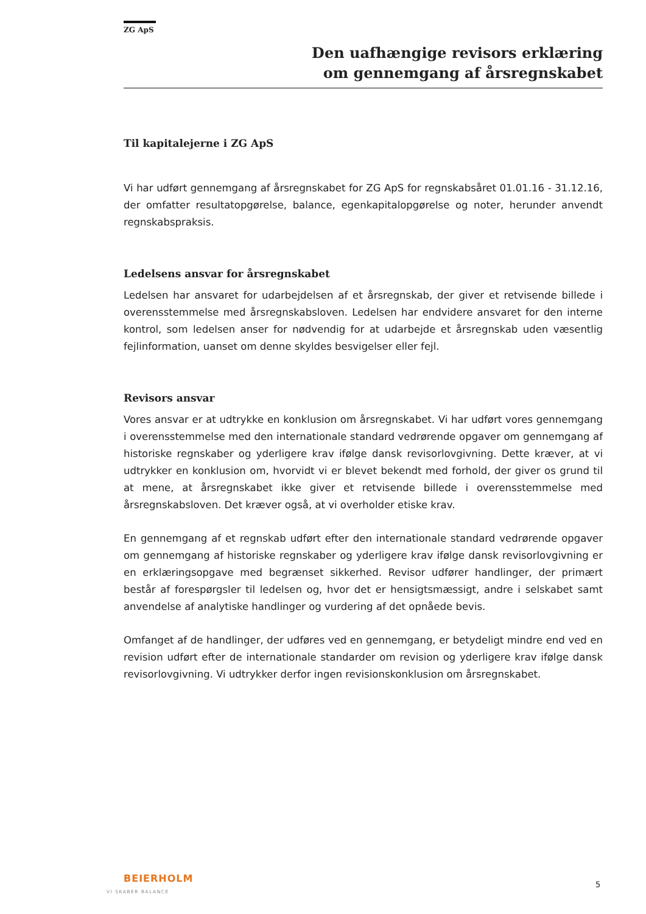ZG ApS
Den uafhængige revisors erklæring
om gennemgang af årsregnskabet
Til kapitalejerne i ZG ApS
Vi har udført gennemgang af årsregnskabet for ZG ApS for regnskabsåret 01.01.16 - 31.12.16, der omfatter resultatopgørelse, balance, egenkapitalopgørelse og noter, herunder anvendt regnskabspraksis.
Ledelsens ansvar for årsregnskabet
Ledelsen har ansvaret for udarbejdelsen af et årsregnskab, der giver et retvisende billede i overensstemmelse med årsregnskabsloven. Ledelsen har endvidere ansvaret for den interne kontrol, som ledelsen anser for nødvendig for at udarbejde et årsregnskab uden væsentlig fejlinformation, uanset om denne skyldes besvigelser eller fejl.
Revisors ansvar
Vores ansvar er at udtrykke en konklusion om årsregnskabet. Vi har udført vores gennemgang i overensstemmelse med den internationale standard vedrørende opgaver om gennemgang af historiske regnskaber og yderligere krav ifølge dansk revisorlovgivning. Dette kræver, at vi udtrykker en konklusion om, hvorvidt vi er blevet bekendt med forhold, der giver os grund til at mene, at årsregnskabet ikke giver et retvisende billede i overensstemmelse med årsregnskabsloven. Det kræver også, at vi overholder etiske krav.
En gennemgang af et regnskab udført efter den internationale standard vedrørende opgaver om gennemgang af historiske regnskaber og yderligere krav ifølge dansk revisorlovgivning er en erklæringsopgave med begrænset sikkerhed. Revisor udfører handlinger, der primært består af forespørgsler til ledelsen og, hvor det er hensigtsmæssigt, andre i selskabet samt anvendelse af analytiske handlinger og vurdering af det opnåede bevis.
Omfanget af de handlinger, der udføres ved en gennemgang, er betydeligt mindre end ved en revision udført efter de internationale standarder om revision og yderligere krav ifølge dansk revisorlovgivning. Vi udtrykker derfor ingen revisionskonklusion om årsregnskabet.
BEIERHOLM
VI SKABER BALANCE
5